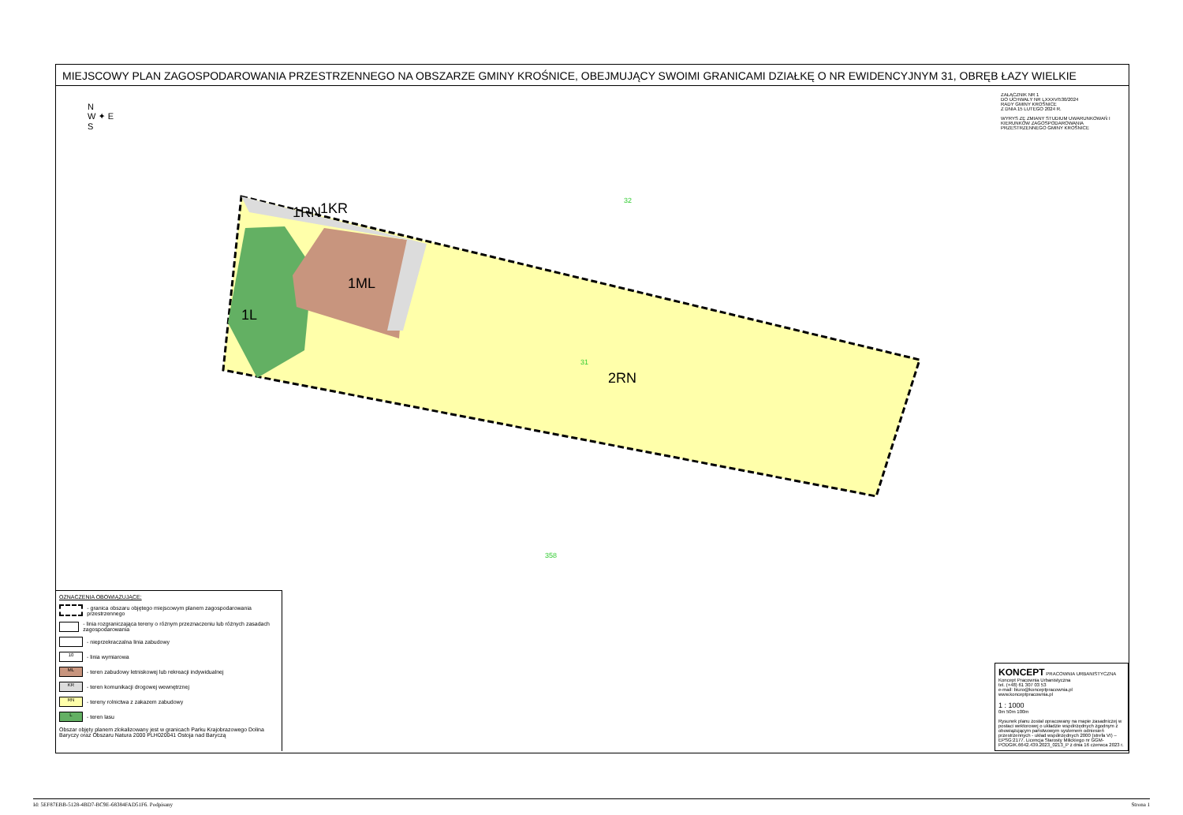MIEJSCOWY PLAN ZAGOSPODAROWANIA PRZESTRZENNEGO NA OBSZARZE GMINY KROŚNICE, OBEJMUJĄCY SWOIMI GRANICAMI DZIAŁKĘ O NR EWIDENCYJNYM 31, OBRĘB ŁAZY WIELKIE
N
W ✦ E
S
1RN 1KR
1ML
1L
2RN
32
31
358
OZNACZENIA OBOWIĄZUJĄCE:
- granica obszaru objętego miejscowym planem zagospodarowania przestrzennego
- linia rozgraniczająca tereny o różnym przeznaczeniu lub różnych zasadach zagospodarowania
- nieprzekraczalna linia zabudowy
10 - linia wymiarowa
ML - teren zabudowy letniskowej lub rekreacji indywidualnej
KR - teren komunikacji drogowej wewnętrznej
RN - tereny rolnictwa z zakazem zabudowy
L - teren lasu
Obszar objęty planem zlokalizowany jest w granicach Parku Krajobrazowego Dolina Baryczy oraz Obszaru Natura 2000 PLH020041 Ostoja nad Baryczą
ZAŁĄCZNIK NR 1
DO UCHWAŁY NR LXXXV/530/2024
RADY GMINY KROŚNICE
Z DNIA 15 LUTEGO 2024 R.
WYRYS ZE ZMIANY STUDIUM UWARUNKOWAŃ I KIERUNKÓW ZAGOSPODAROWANIA PRZESTRZENNEGO GMINY KROŚNICE
KONCEPT PRACOWNIA URBANISTYCZNA
Koncept Pracownia Urbanistyczna
tel. (+48) 61 307 03 53
e-mail: biuro@konceptpracownia.pl
www.konceptpracownia.pl
1 : 1000
0m 50m 100m
Rysunek planu został opracowany na mapie zasadniczej w postaci wektorowej o układzie współrzędnych zgodnym z obowiązującym państwowym systemem odniesień przestrzennych - układ współrzędnych 2000 (strefa VI) – EPSG:2177. Licencja Starosty Milickiego nr GGM-PODGIK.6642.439.2023_0213_P z dnia 16 czerwca 2023 r.
Id: 5EF87EBB-5128-4BD7-BC9E-68384FAD51F6. Podpisany Strona 1